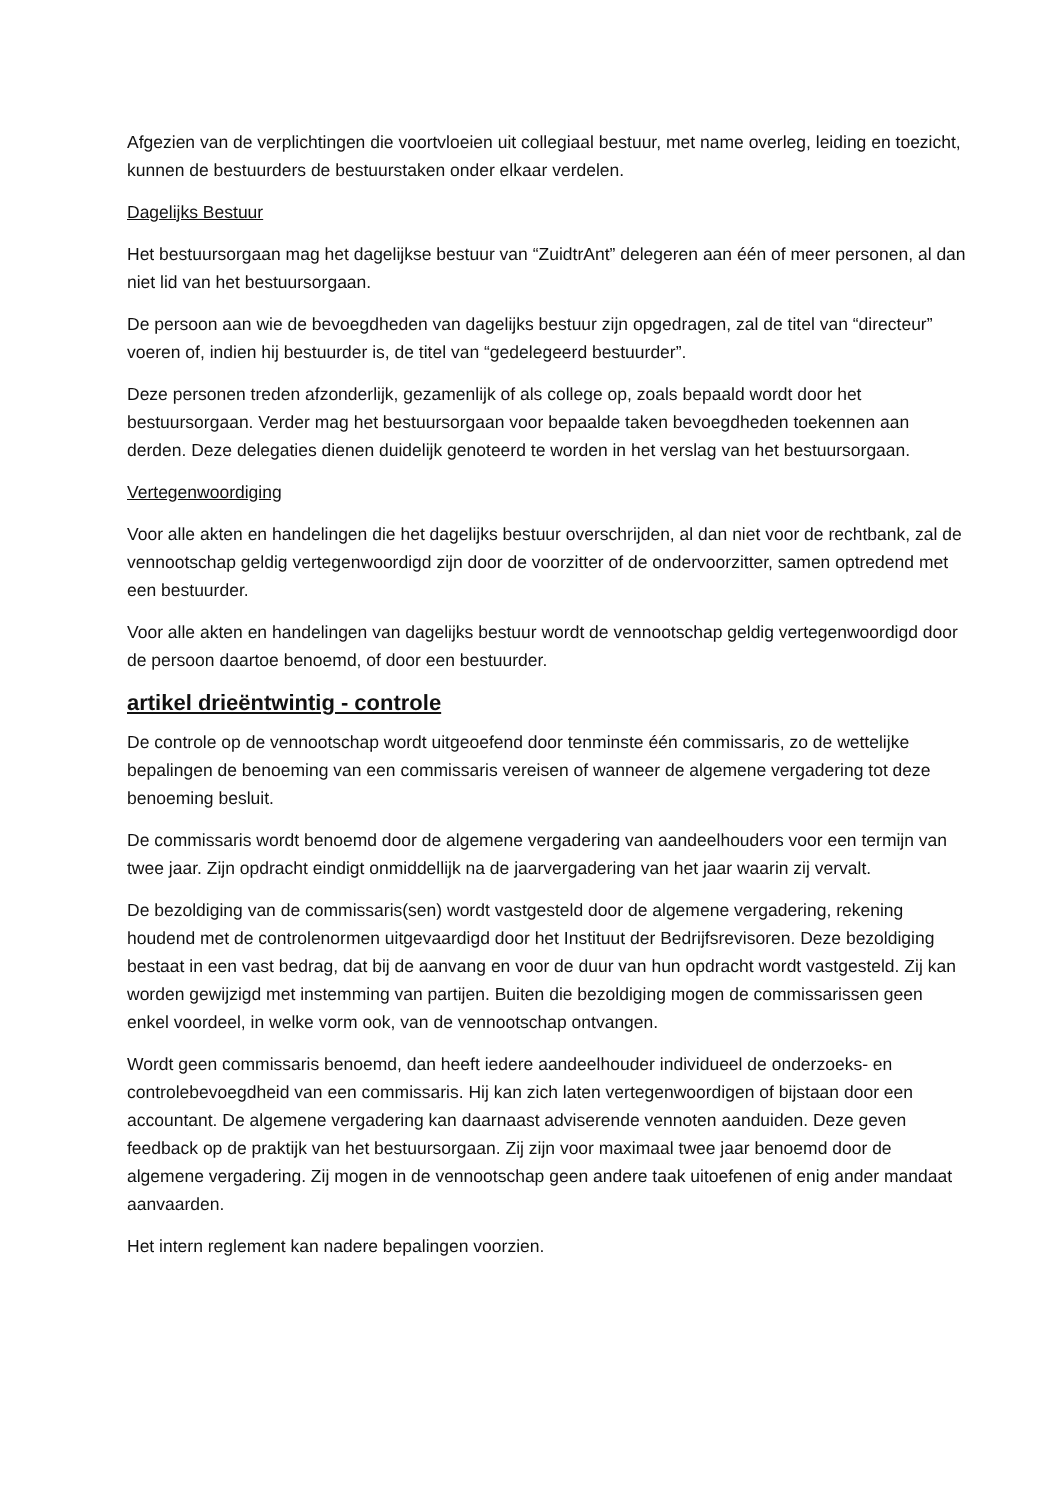Afgezien van de verplichtingen die voortvloeien uit collegiaal bestuur, met name overleg, leiding en toezicht, kunnen de bestuurders de bestuurstaken onder elkaar verdelen.
Dagelijks Bestuur
Het bestuursorgaan mag het dagelijkse bestuur van “ZuidtrAnt” delegeren aan één of meer personen, al dan niet lid van het bestuursorgaan.
De persoon aan wie de bevoegdheden van dagelijks bestuur zijn opgedragen, zal de titel van “directeur” voeren of, indien hij bestuurder is, de titel van “gedelegeerd bestuurder”.
Deze personen treden afzonderlijk, gezamenlijk of als college op, zoals bepaald wordt door het bestuursorgaan. Verder mag het bestuursorgaan voor bepaalde taken bevoegdheden toekennen aan derden. Deze delegaties dienen duidelijk genoteerd te worden in het verslag van het bestuursorgaan.
Vertegenwoordiging
Voor alle akten en handelingen die het dagelijks bestuur overschrijden, al dan niet voor de rechtbank, zal de vennootschap geldig vertegenwoordigd zijn door de voorzitter of de ondervoorzitter, samen optredend met een bestuurder.
Voor alle akten en handelingen van dagelijks bestuur wordt de vennootschap geldig vertegenwoordigd door de persoon daartoe benoemd, of door een bestuurder.
artikel drieëntwintig - controle
De controle op de vennootschap wordt uitgeoefend door tenminste één commissaris, zo de wettelijke bepalingen de benoeming van een commissaris vereisen of wanneer de algemene vergadering tot deze benoeming besluit.
De commissaris wordt benoemd door de algemene vergadering van aandeelhouders voor een termijn van twee jaar. Zijn opdracht eindigt onmiddellijk na de jaarvergadering van het jaar waarin zij vervalt.
De bezoldiging van de commissaris(sen) wordt vastgesteld door de algemene vergadering, rekening houdend met de controlenormen uitgevaardigd door het Instituut der Bedrijfsrevisoren. Deze bezoldiging bestaat in een vast bedrag, dat bij de aanvang en voor de duur van hun opdracht wordt vastgesteld. Zij kan worden gewijzigd met instemming van partijen. Buiten die bezoldiging mogen de commissarissen geen enkel voordeel, in welke vorm ook, van de vennootschap ontvangen.
Wordt geen commissaris benoemd, dan heeft iedere aandeelhouder individueel de onderzoeks- en controlebevoegdheid van een commissaris. Hij kan zich laten vertegenwoordigen of bijstaan door een accountant. De algemene vergadering kan daarnaast adviserende vennoten aanduiden. Deze geven feedback op de praktijk van het bestuursorgaan. Zij zijn voor maximaal twee jaar benoemd door de algemene vergadering. Zij mogen in de vennootschap geen andere taak uitoefenen of enig ander mandaat aanvaarden.
Het intern reglement kan nadere bepalingen voorzien.